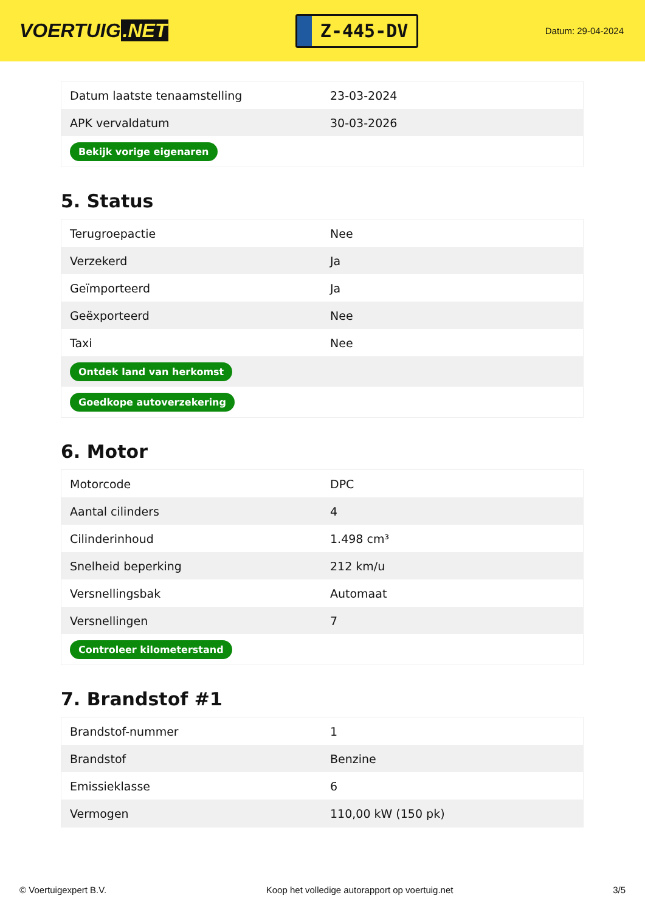VOERTUIG.NET
Z-445-DV
Datum: 29-04-2024
| Datum laatste tenaamstelling | 23-03-2024 |
| APK vervaldatum | 30-03-2026 |
| Bekijk vorige eigenaren | |
5. Status
| Terugroepactie | Nee |
| Verzekerd | Ja |
| Geïmporteerd | Ja |
| Geëxporteerd | Nee |
| Taxi | Nee |
| Ontdek land van herkomst | |
| Goedkope autoverzekering | |
6. Motor
| Motorcode | DPC |
| Aantal cilinders | 4 |
| Cilinderinhoud | 1.498 cm³ |
| Snelheid beperking | 212 km/u |
| Versnellingsbak | Automaat |
| Versnellingen | 7 |
| Controleer kilometerstand | |
7. Brandstof #1
| Brandstof-nummer | 1 |
| Brandstof | Benzine |
| Emissieklasse | 6 |
| Vermogen | 110,00 kW (150 pk) |
© Voertuigexpert B.V. Koop het volledige autorapport op voertuig.net 3/5